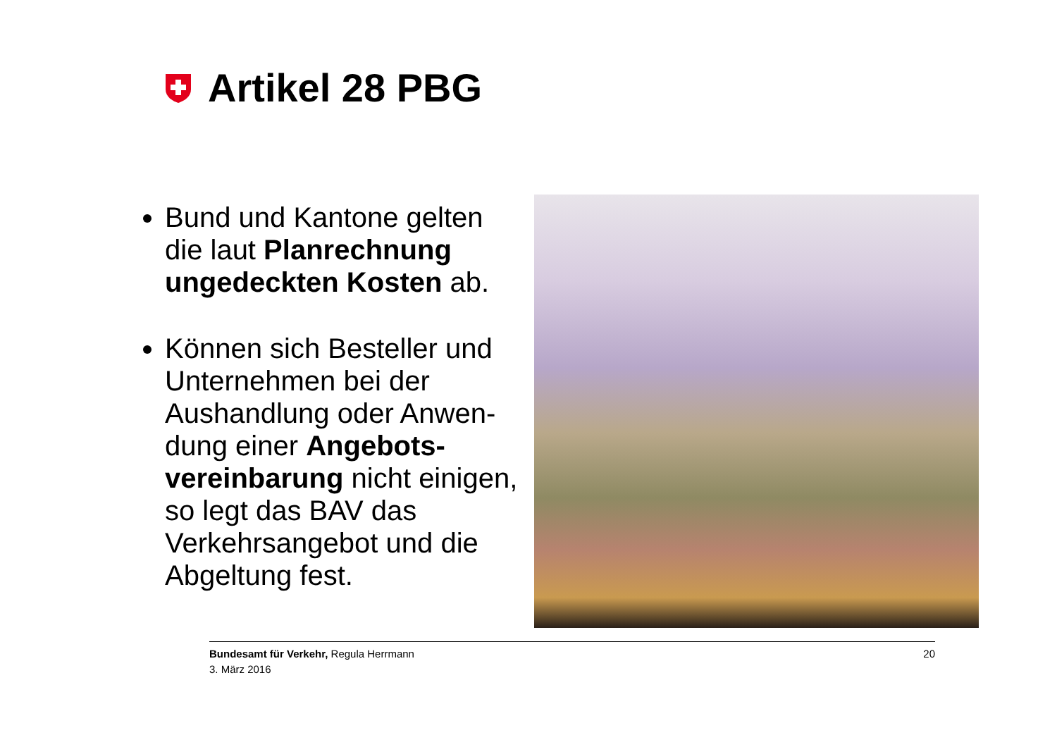Artikel 28 PBG
Bund und Kantone gelten die laut Planrechnung ungedeckten Kosten ab.
Können sich Besteller und Unternehmen bei der Aushandlung oder Anwen-dung einer Angebots-vereinbarung nicht einigen, so legt das BAV das Verkehrsangebot und die Abgeltung fest.
Bundesamt für Verkehr, Regula Herrmann
3. März 2016
20